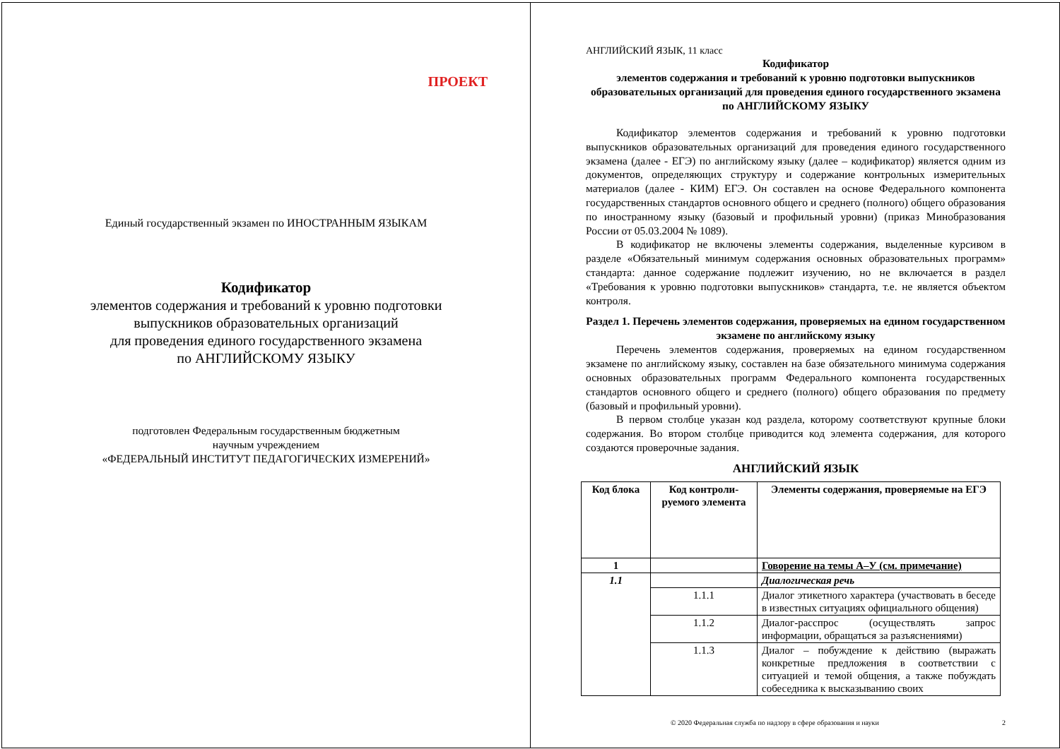ПРОЕКТ
Единый государственный экзамен по ИНОСТРАННЫМ ЯЗЫКАМ
Кодификатор
элементов содержания и требований к уровню подготовки
выпускников образовательных организаций
для проведения единого государственного экзамена
по АНГЛИЙСКОМУ ЯЗЫКУ
подготовлен Федеральным государственным бюджетным
научным учреждением
«ФЕДЕРАЛЬНЫЙ ИНСТИТУТ ПЕДАГОГИЧЕСКИХ ИЗМЕРЕНИЙ»
АНГЛИЙСКИЙ ЯЗЫК, 11 класс
Кодификатор
элементов содержания и требований к уровню подготовки выпускников образовательных организаций для проведения единого государственного экзамена по АНГЛИЙСКОМУ ЯЗЫКУ
Кодификатор элементов содержания и требований к уровню подготовки выпускников образовательных организаций для проведения единого государственного экзамена (далее - ЕГЭ) по английскому языку (далее – кодификатор) является одним из документов, определяющих структуру и содержание контрольных измерительных материалов (далее - КИМ) ЕГЭ. Он составлен на основе Федерального компонента государственных стандартов основного общего и среднего (полного) общего образования по иностранному языку (базовый и профильный уровни) (приказ Минобразования России от 05.03.2004 № 1089).
В кодификатор не включены элементы содержания, выделенные курсивом в разделе «Обязательный минимум содержания основных образовательных программ» стандарта: данное содержание подлежит изучению, но не включается в раздел «Требования к уровню подготовки выпускников» стандарта, т.е. не является объектом контроля.
Раздел 1. Перечень элементов содержания, проверяемых на едином государственном экзамене по английскому языку
Перечень элементов содержания, проверяемых на едином государственном экзамене по английскому языку, составлен на базе обязательного минимума содержания основных образовательных программ Федерального компонента государственных стандартов основного общего и среднего (полного) общего образования по предмету (базовый и профильный уровни).
В первом столбце указан код раздела, которому соответствуют крупные блоки содержания. Во втором столбце приводится код элемента содержания, для которого создаются проверочные задания.
АНГЛИЙСКИЙ ЯЗЫК
| Код блока | Код контроли-руемого элемента | Элементы содержания, проверяемые на ЕГЭ |
| --- | --- | --- |
| 1 | | Говорение на темы А–У (см. примечание) |
| 1.1 | | Диалогическая речь |
| | 1.1.1 | Диалог этикетного характера (участвовать в беседе в известных ситуациях официального общения) |
| | 1.1.2 | Диалог-расспрос (осуществлять запрос информации, обращаться за разъяснениями) |
| | 1.1.3 | Диалог – побуждение к действию (выражать конкретные предложения в соответствии с ситуацией и темой общения, а также побуждать собеседника к высказыванию своих |
© 2020 Федеральная служба по надзору в сфере образования и науки 2